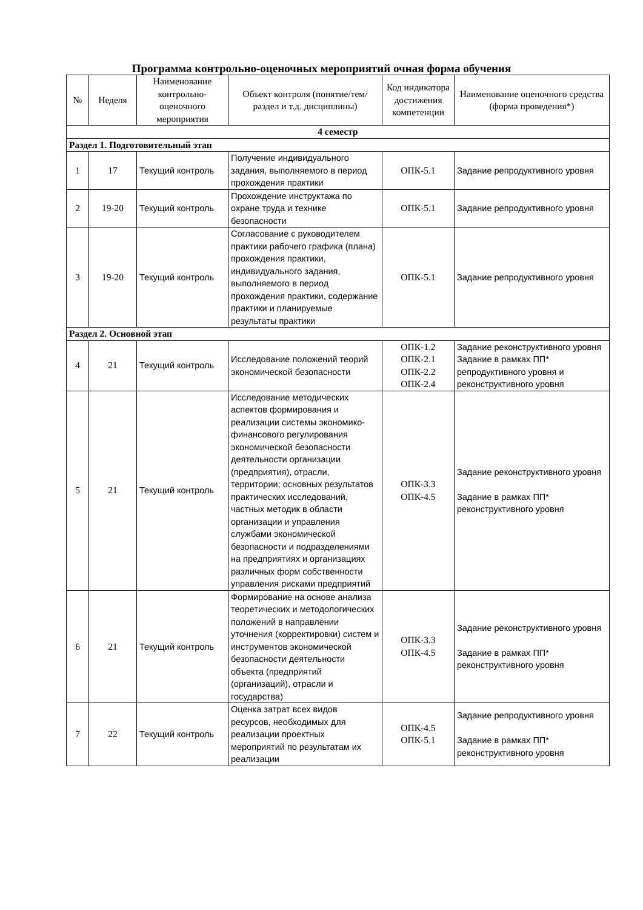Программа контрольно-оценочных мероприятий очная форма обучения
| № | Неделя | Наименование контрольно-оценочного мероприятия | Объект контроля (понятие/тем/раздел и т.д. дисциплины) | Код индикатора достижения компетенции | Наименование оценочного средства (форма проведения*) |
| --- | --- | --- | --- | --- | --- |
| 4 семестр | | | | | |
| Раздел 1. Подготовительный этап | | | | | |
| 1 | 17 | Текущий контроль | Получение индивидуального задания, выполняемого в период прохождения практики | ОПК-5.1 | Задание репродуктивного уровня |
| 2 | 19-20 | Текущий контроль | Прохождение инструктажа по охране труда и технике безопасности | ОПК-5.1 | Задание репродуктивного уровня |
| 3 | 19-20 | Текущий контроль | Согласование с руководителем практики рабочего графика (плана) прохождения практики, индивидуального задания, выполняемого в период прохождения практики, содержание практики и планируемые результаты практики | ОПК-5.1 | Задание репродуктивного уровня |
| Раздел 2. Основной этап | | | | | |
| 4 | 21 | Текущий контроль | Исследование положений теорий экономической безопасности | ОПК-1.2 ОПК-2.1 ОПК-2.2 ОПК-2.4 | Задание реконструктивного уровня Задание в рамках ПП* репродуктивного уровня и реконструктивного уровня |
| 5 | 21 | Текущий контроль | Исследование методических аспектов формирования и реализации системы экономико-финансового регулирования экономической безопасности деятельности организации (предприятия), отрасли, территории; основных результатов практических исследований, частных методик в области организации и управления службами экономической безопасности и подразделениями на предприятиях и организациях различных форм собственности управления рисками предприятий | ОПК-3.3 ОПК-4.5 | Задание реконструктивного уровня Задание в рамках ПП* реконструктивного уровня |
| 6 | 21 | Текущий контроль | Формирование на основе анализа теоретических и методологических положений в направлении уточнения (корректировки) систем и инструментов экономической безопасности деятельности объекта (предприятий (организаций), отрасли и государства) | ОПК-3.3 ОПК-4.5 | Задание реконструктивного уровня Задание в рамках ПП* реконструктивного уровня |
| 7 | 22 | Текущий контроль | Оценка затрат всех видов ресурсов, необходимых для реализации проектных мероприятий по результатам их реализации | ОПК-4.5 ОПК-5.1 | Задание репродуктивного уровня Задание в рамках ПП* реконструктивного уровня |